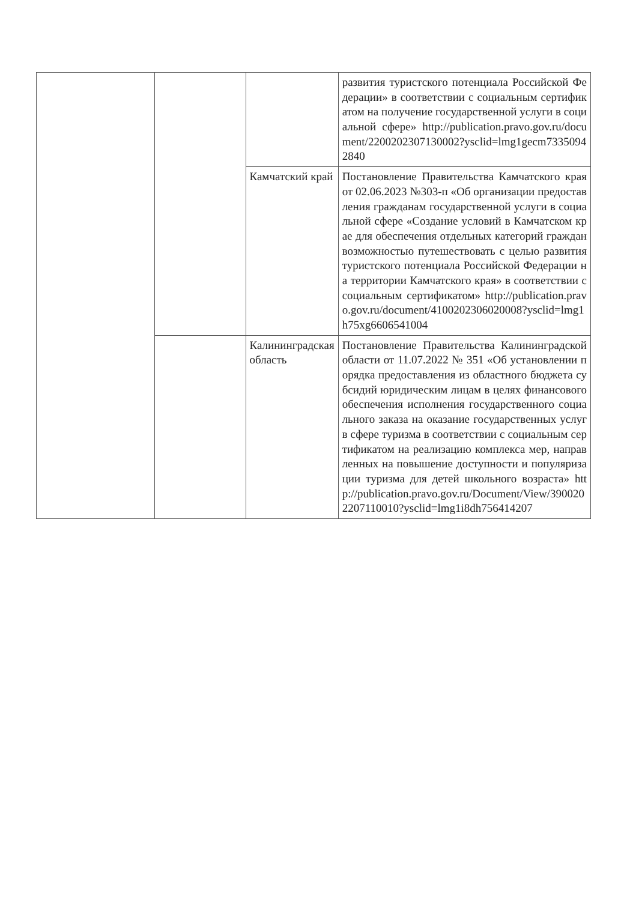| | | | развития туристского потенциала Российской Федерации» в соответствии с социальным сертификатом на получение государственной услуги в социальной сфере» http://publication.pravo.gov.ru/document/2200202307130002?ysclid=lmg1gecm7335094284​0 |
| | | Камчатский край | Постановление Правительства Камчатского края от 02.06.2023 №303-п «Об организации предоставления гражданам государственной услуги в социальной сфере «Создание условий в Камчатском крае для обеспечения отдельных категорий граждан возможностью путешествовать с целью развития туристского потенциала Российской Федерации на территории Камчатского края» в соответствии с социальным сертификатом» http://publication.pravo.gov.ru/document/4100202306020008?ysclid=lmg1h75xg6606541004 |
| | | Калининградская область | Постановление Правительства Калининградской области от 11.07.2022 № 351 «Об установлении порядка предоставления из областного бюджета субсидий юридическим лицам в целях финансового обеспечения исполнения государственного социального заказа на оказание государственных услуг в сфере туризма в соответствии с социальным сертификатом на реализацию комплекса мер, направленных на повышение доступности и популяризации туризма для детей школьного возраста» http://publication.pravo.gov.ru/Document/View/3900202207110010?ysclid=lmg1i8dh756414207 |